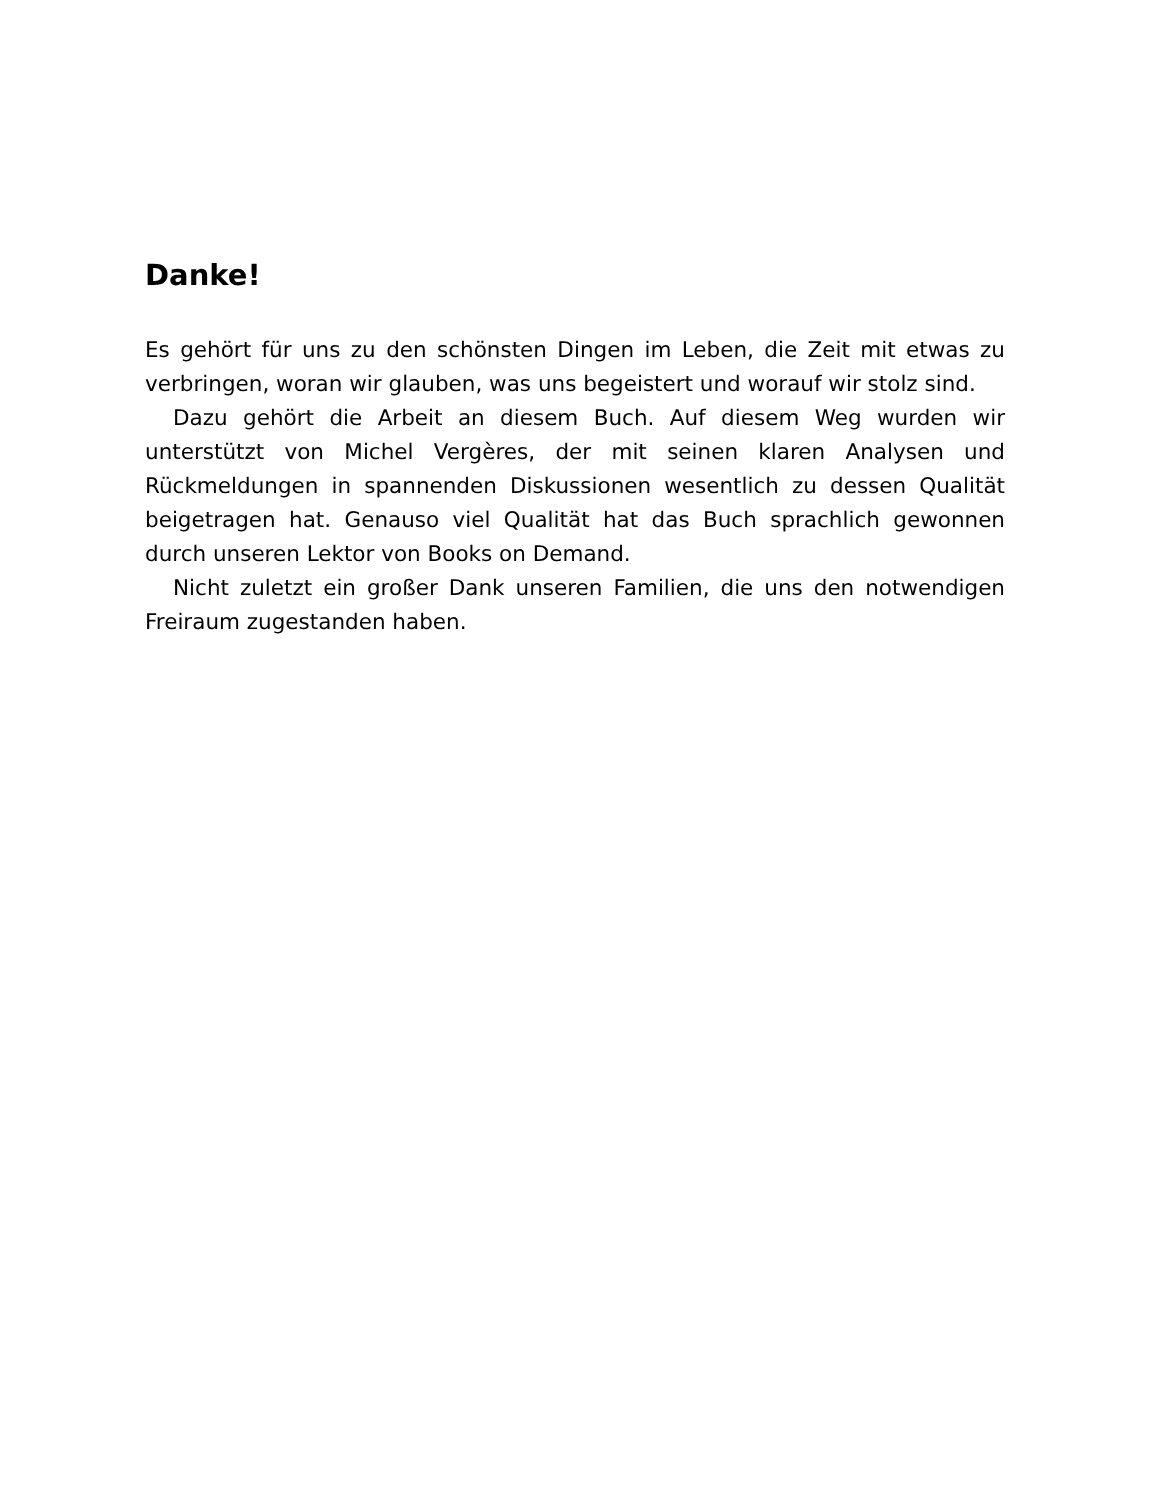Danke!
Es gehört für uns zu den schönsten Dingen im Leben, die Zeit mit etwas zu verbringen, woran wir glauben, was uns begeistert und worauf wir stolz sind.
Dazu gehört die Arbeit an diesem Buch. Auf diesem Weg wurden wir unterstützt von Michel Vergères, der mit seinen klaren Analysen und Rückmeldungen in spannenden Diskussionen wesentlich zu dessen Qualität beigetragen hat. Genauso viel Qualität hat das Buch sprachlich gewonnen durch unseren Lektor von Books on Demand.
Nicht zuletzt ein großer Dank unseren Familien, die uns den notwendigen Freiraum zugestanden haben.